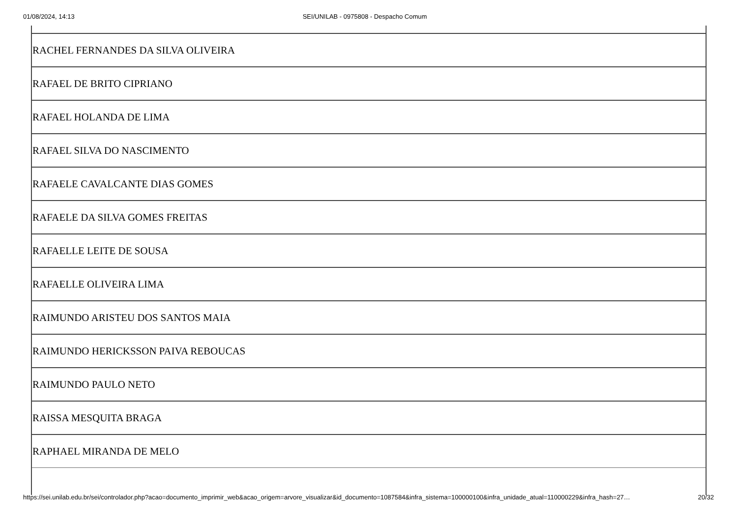01/08/2024, 14:13 SEI/UNILAB - 0975808 - Despacho Comum
| RACHEL FERNANDES DA SILVA OLIVEIRA |
| RAFAEL DE BRITO CIPRIANO |
| RAFAEL HOLANDA DE LIMA |
| RAFAEL SILVA DO NASCIMENTO |
| RAFAELE CAVALCANTE DIAS GOMES |
| RAFAELE DA SILVA GOMES FREITAS |
| RAFAELLE LEITE DE SOUSA |
| RAFAELLE OLIVEIRA LIMA |
| RAIMUNDO ARISTEU DOS SANTOS MAIA |
| RAIMUNDO HERICKSSON PAIVA REBOUCAS |
| RAIMUNDO PAULO NETO |
| RAISSA MESQUITA BRAGA |
| RAPHAEL MIRANDA DE MELO |
https://sei.unilab.edu.br/sei/controlador.php?acao=documento_imprimir_web&acao_origem=arvore_visualizar&id_documento=1087584&infra_sistema=100000100&infra_unidade_atual=110000229&infra_hash=27… 20/32